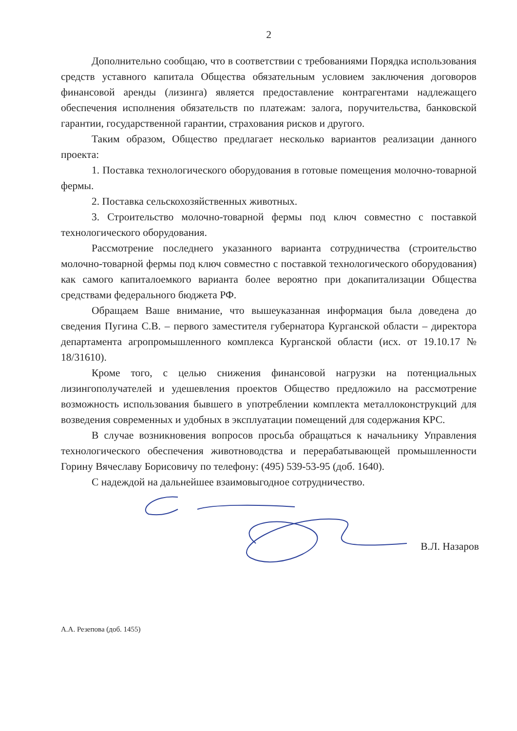2
Дополнительно сообщаю, что в соответствии с требованиями Порядка использования средств уставного капитала Общества обязательным условием заключения договоров финансовой аренды (лизинга) является предоставление контрагентами надлежащего обеспечения исполнения обязательств по платежам: залога, поручительства, банковской гарантии, государственной гарантии, страхования рисков и другого.
Таким образом, Общество предлагает несколько вариантов реализации данного проекта:
1. Поставка технологического оборудования в готовые помещения молочно-товарной фермы.
2. Поставка сельскохозяйственных животных.
3. Строительство молочно-товарной фермы под ключ совместно с поставкой технологического оборудования.
Рассмотрение последнего указанного варианта сотрудничества (строительство молочно-товарной фермы под ключ совместно с поставкой технологического оборудования) как самого капиталоемкого варианта более вероятно при докапитализации Общества средствами федерального бюджета РФ.
Обращаем Ваше внимание, что вышеуказанная информация была доведена до сведения Пугина С.В. – первого заместителя губернатора Курганской области – директора департамента агропромышленного комплекса Курганской области (исх. от 19.10.17 № 18/31610).
Кроме того, с целью снижения финансовой нагрузки на потенциальных лизингополучателей и удешевления проектов Общество предложило на рассмотрение возможность использования бывшего в употреблении комплекта металлоконструкций для возведения современных и удобных в эксплуатации помещений для содержания КРС.
В случае возникновения вопросов просьба обращаться к начальнику Управления технологического обеспечения животноводства и перерабатывающей промышленности Горину Вячеславу Борисовичу по телефону: (495) 539-53-95 (доб. 1640).
С надеждой на дальнейшее взаимовыгодное сотрудничество.
В.Л. Назаров
А.А. Резепова (доб. 1455)